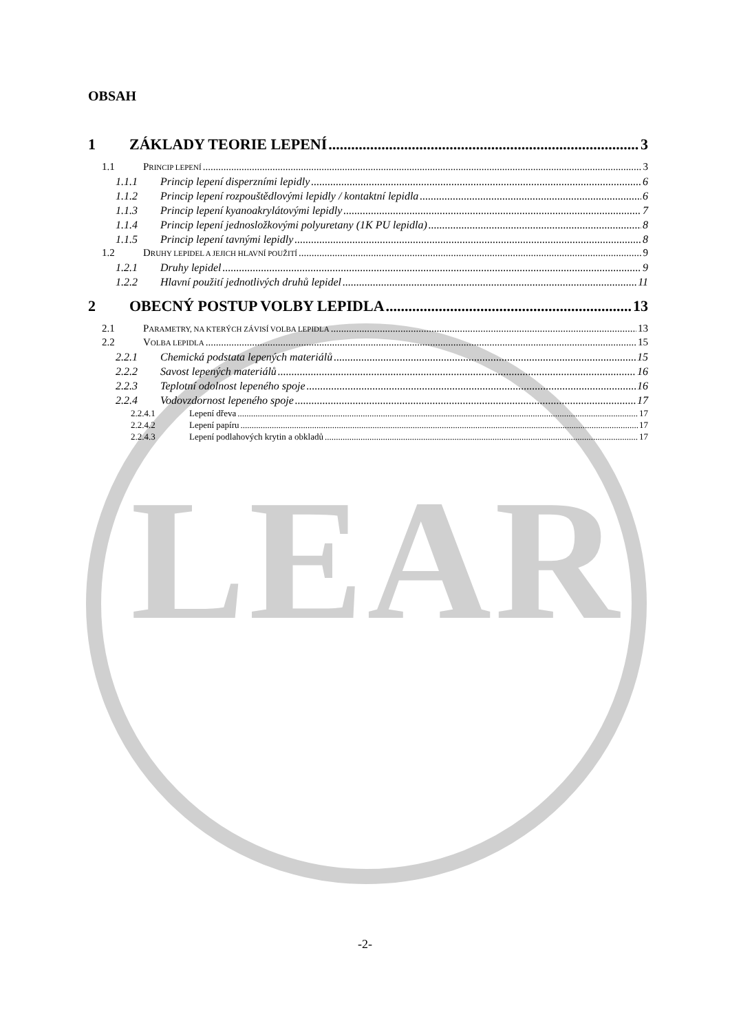LEAR
OBSAH
1 ZÁKLADY TEORIE LEPENÍ 3
1.1 PRINCIP LEPENÍ 3
1.1.1 Princip lepení disperzními lepidly 6
1.1.2 Princip lepení rozpouštědlovými lepidly / kontaktní lepidla 6
1.1.3 Princip lepení kyanoakrylátovými lepidly 7
1.1.4 Princip lepení jednosložkovými polyuretany (1K PU lepidla) 8
1.1.5 Princip lepení tavnými lepidly 8
1.2 DRUHY LEPIDEL A JEJICH HLAVNÍ POUŽITÍ 9
1.2.1 Druhy lepidel 9
1.2.2 Hlavní použití jednotlivých druhů lepidel 11
2 OBECNÝ POSTUP VOLBY LEPIDLA 13
2.1 PARAMETRY, NA KTERÝCH ZÁVISÍ VOLBA LEPIDLA 13
2.2 VOLBA LEPIDLA 15
2.2.1 Chemická podstata lepených materiálů 15
2.2.2 Savost lepených materiálů 16
2.2.3 Teplotní odolnost lepeného spoje 16
2.2.4 Vodovzdornost lepeného spoje 17
2.2.4.1 Lepení dřeva 17
2.2.4.2 Lepení papíru 17
2.2.4.3 Lepení podlahových krytin a obkladů 17
-2-